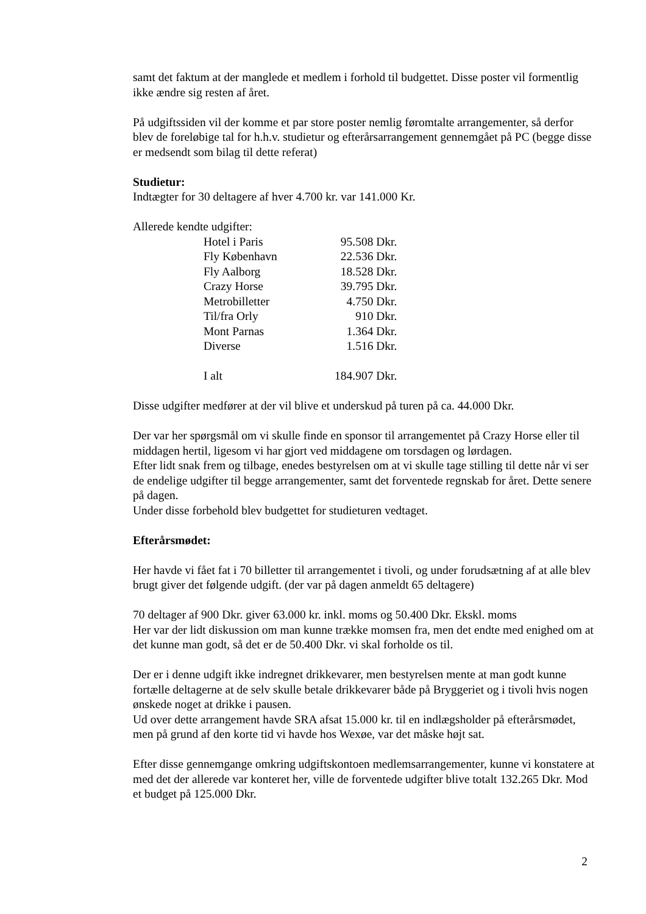samt det faktum at der manglede et medlem i forhold til budgettet. Disse poster vil formentlig ikke ændre sig resten af året.
På udgiftssiden vil der komme et par store poster nemlig føromtalte arrangementer, så derfor blev de foreløbige tal for h.h.v. studietur og efterårsarrangement gennemgået på PC (begge disse er medsendt som bilag til dette referat)
Studietur:
Indtægter for 30 deltagere af hver 4.700 kr. var 141.000 Kr.
Allerede kendte udgifter:
| Hotel i Paris | 95.508 Dkr. |
| Fly København | 22.536 Dkr. |
| Fly Aalborg | 18.528 Dkr. |
| Crazy Horse | 39.795 Dkr. |
| Metrobilletter | 4.750 Dkr. |
| Til/fra Orly | 910 Dkr. |
| Mont Parnas | 1.364 Dkr. |
| Diverse | 1.516 Dkr. |
| I alt | 184.907 Dkr. |
Disse udgifter medfører at der vil blive et underskud på turen på ca. 44.000 Dkr.
Der var her spørgsmål om vi skulle finde en sponsor til arrangementet på Crazy Horse eller til middagen hertil, ligesom vi har gjort ved middagene om torsdagen og lørdagen.
Efter lidt snak frem og tilbage, enedes bestyrelsen om at vi skulle tage stilling til dette når vi ser de endelige udgifter til begge arrangementer, samt det forventede regnskab for året. Dette senere på dagen.
Under disse forbehold blev budgettet for studieturen vedtaget.
Efterårsmødet:
Her havde vi fået fat i 70 billetter til arrangementet i tivoli, og under forudsætning af at alle blev brugt giver det følgende udgift. (der var på dagen anmeldt 65 deltagere)
70 deltager af 900 Dkr. giver 63.000 kr. inkl. moms og 50.400 Dkr. Ekskl. moms
Her var der lidt diskussion om man kunne trække momsen fra, men det endte med enighed om at det kunne man godt, så det er de 50.400 Dkr. vi skal forholde os til.
Der er i denne udgift ikke indregnet drikkevarer, men bestyrelsen mente at man godt kunne fortælle deltagerne at de selv skulle betale drikkevarer både på Bryggeriet og i tivoli hvis nogen ønskede noget at drikke i pausen.
Ud over dette arrangement havde SRA afsat 15.000 kr. til en indlægsholder på efterårsmødet, men på grund af den korte tid vi havde hos Wexøe, var det måske højt sat.
Efter disse gennemgange omkring udgiftskontoen medlemsarrangementer, kunne vi konstatere at med det der allerede var konteret her, ville de forventede udgifter blive totalt 132.265 Dkr. Mod et budget på 125.000 Dkr.
2